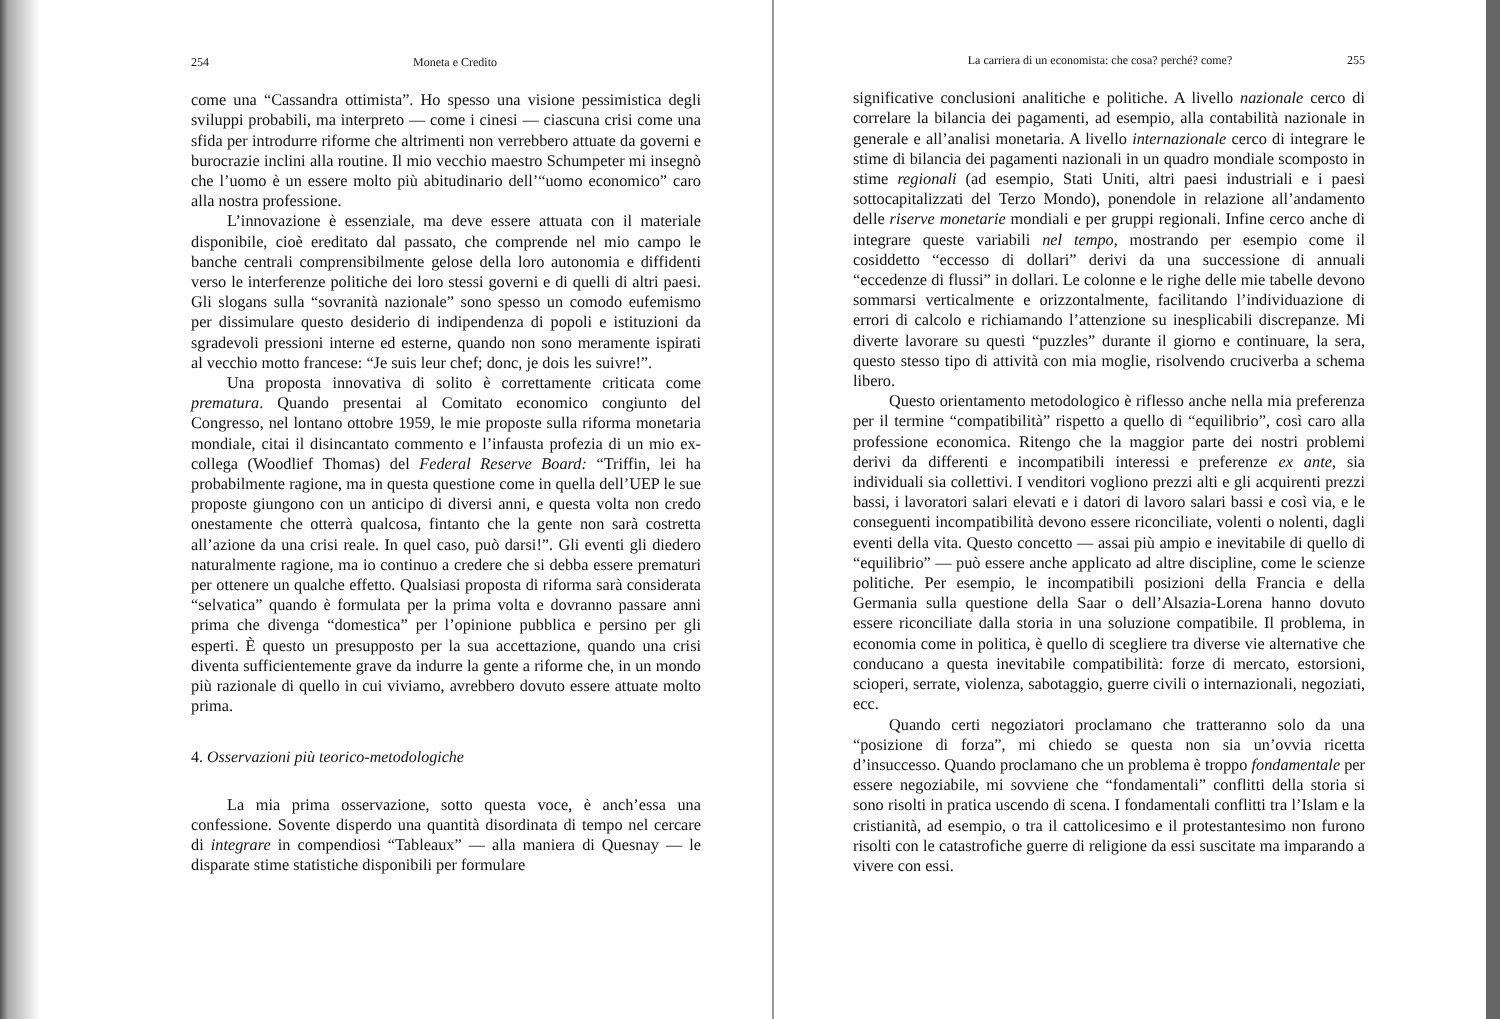254 Moneta e Credito
come una “Cassandra ottimista”. Ho spesso una visione pessimistica degli sviluppi probabili, ma interpreto — come i cinesi — ciascuna crisi come una sfida per introdurre riforme che altrimenti non verrebbero attuate da governi e burocrazie inclini alla routine. Il mio vecchio maestro Schumpeter mi insegnò che l’uomo è un essere molto più abitudinario dell’“uomo economico” caro alla nostra professione.
L’innovazione è essenziale, ma deve essere attuata con il materiale disponibile, cioè ereditato dal passato, che comprende nel mio campo le banche centrali comprensibilmente gelose della loro autonomia e diffidenti verso le interferenze politiche dei loro stessi governi e di quelli di altri paesi. Gli slogans sulla “sovranità nazionale” sono spesso un comodo eufemismo per dissimulare questo desiderio di indipendenza di popoli e istituzioni da sgradevoli pressioni interne ed esterne, quando non sono meramente ispirati al vecchio motto francese: “Je suis leur chef; donc, je dois les suivre!”.
Una proposta innovativa di solito è correttamente criticata come prematura. Quando presentai al Comitato economico congiunto del Congresso, nel lontano ottobre 1959, le mie proposte sulla riforma monetaria mondiale, citai il disincantato commento e l’infausta profezia di un mio ex-collega (Woodlief Thomas) del Federal Reserve Board: “Triffin, lei ha probabilmente ragione, ma in questa questione come in quella dell’UEP le sue proposte giungono con un anticipo di diversi anni, e questa volta non credo onestamente che otterrà qualcosa, fintanto che la gente non sarà costretta all’azione da una crisi reale. In quel caso, può darsi!”. Gli eventi gli diedero naturalmente ragione, ma io continuo a credere che si debba essere prematuri per ottenere un qualche effetto. Qualsiasi proposta di riforma sarà considerata “selvatica” quando è formulata per la prima volta e dovranno passare anni prima che divenga “domestica” per l’opinione pubblica e persino per gli esperti. È questo un presupposto per la sua accettazione, quando una crisi diventa sufficientemente grave da indurre la gente a riforme che, in un mondo più razionale di quello in cui viviamo, avrebbero dovuto essere attuate molto prima.
4. Osservazioni più teorico-metodologiche
La mia prima osservazione, sotto questa voce, è anch’essa una confessione. Sovente disperdo una quantità disordinata di tempo nel cercare di integrare in compendiosi “Tableaux” — alla maniera di Quesnay — le disparate stime statistiche disponibili per formulare
La carriera di un economista: che cosa? perché? come? 255
significative conclusioni analitiche e politiche. A livello nazionale cerco di correlare la bilancia dei pagamenti, ad esempio, alla contabilità nazionale in generale e all’analisi monetaria. A livello internazionale cerco di integrare le stime di bilancia dei pagamenti nazionali in un quadro mondiale scomposto in stime regionali (ad esempio, Stati Uniti, altri paesi industriali e i paesi sottocapitalizzati del Terzo Mondo), ponendole in relazione all’andamento delle riserve monetarie mondiali e per gruppi regionali. Infine cerco anche di integrare queste variabili nel tempo, mostrando per esempio come il cosiddetto “eccesso di dollari” derivi da una successione di annuali “eccedenze di flussi” in dollari. Le colonne e le righe delle mie tabelle devono sommarsi verticalmente e orizzontalmente, facilitando l’individuazione di errori di calcolo e richiamando l’attenzione su inesplicabili discrepanze. Mi diverte lavorare su questi “puzzles” durante il giorno e continuare, la sera, questo stesso tipo di attività con mia moglie, risolvendo cruciverba a schema libero.
Questo orientamento metodologico è riflesso anche nella mia preferenza per il termine “compatibilità” rispetto a quello di “equilibrio”, così caro alla professione economica. Ritengo che la maggior parte dei nostri problemi derivi da differenti e incompatibili interessi e preferenze ex ante, sia individuali sia collettivi. I venditori vogliono prezzi alti e gli acquirenti prezzi bassi, i lavoratori salari elevati e i datori di lavoro salari bassi e così via, e le conseguenti incompatibilità devono essere riconciliate, volenti o nolenti, dagli eventi della vita. Questo concetto — assai più ampio e inevitabile di quello di “equilibrio” — può essere anche applicato ad altre discipline, come le scienze politiche. Per esempio, le incompatibili posizioni della Francia e della Germania sulla questione della Saar o dell’Alsazia-Lorena hanno dovuto essere riconciliate dalla storia in una soluzione compatibile. Il problema, in economia come in politica, è quello di scegliere tra diverse vie alternative che conducano a questa inevitabile compatibilità: forze di mercato, estorsioni, scioperi, serrate, violenza, sabotaggio, guerre civili o internazionali, negoziati, ecc.
Quando certi negoziatori proclamano che tratteranno solo da una “posizione di forza”, mi chiedo se questa non sia un’ovvia ricetta d’insuccesso. Quando proclamano che un problema è troppo fondamentale per essere negoziabile, mi sovviene che “fondamentali” conflitti della storia si sono risolti in pratica uscendo di scena. I fondamentali conflitti tra l’Islam e la cristianità, ad esempio, o tra il cattolicesimo e il protestantesimo non furono risolti con le catastrofiche guerre di religione da essi suscitate ma imparando a vivere con essi.